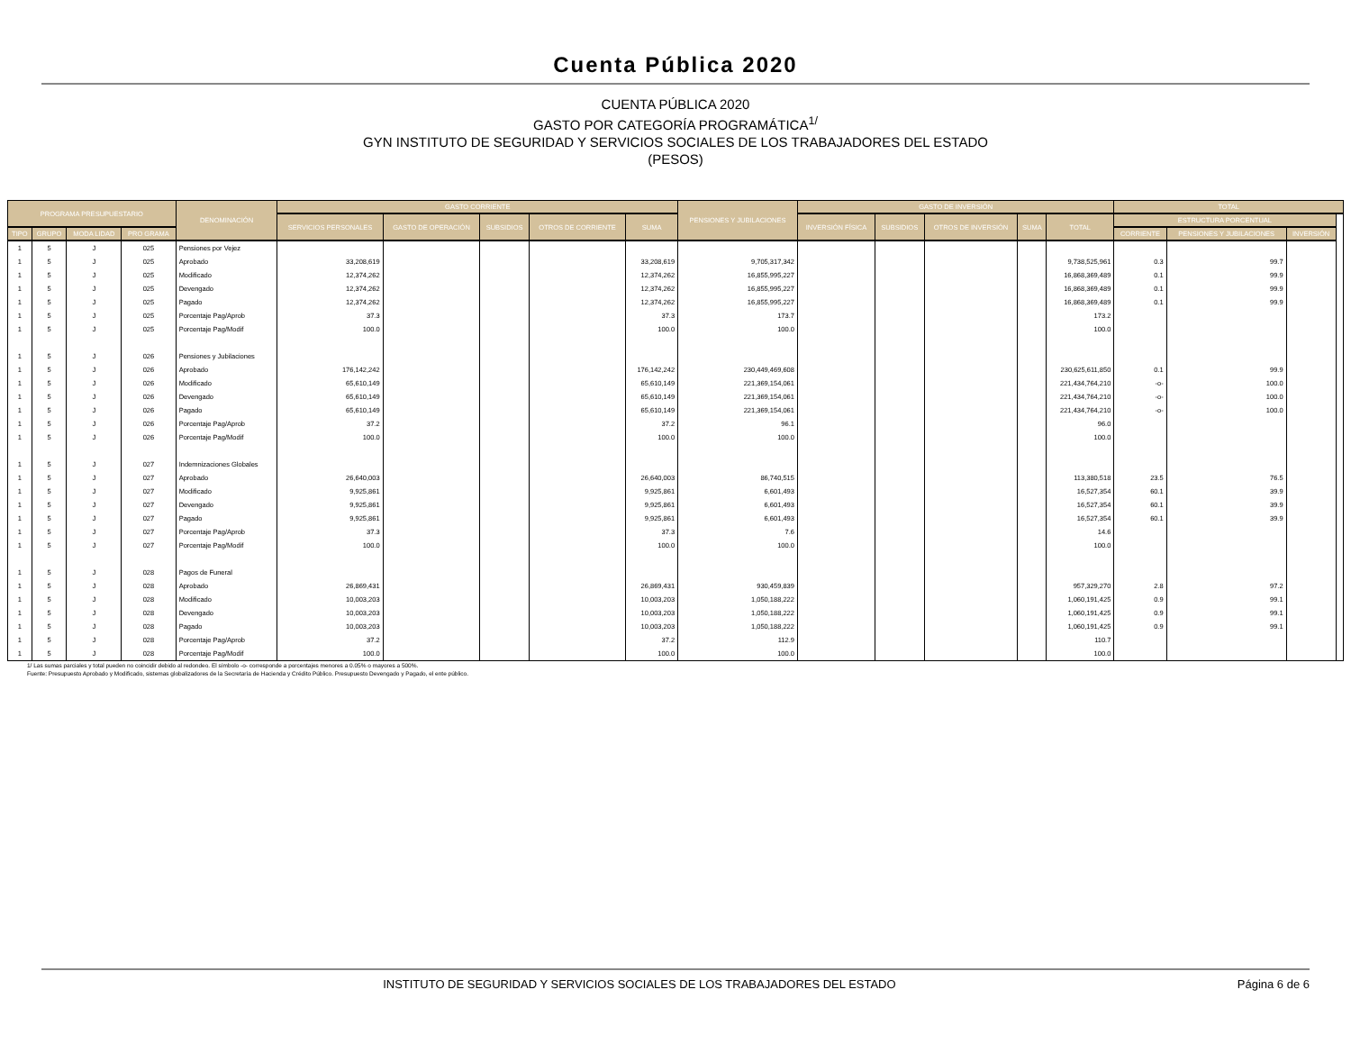Cuenta Pública 2020
CUENTA PÚBLICA 2020
GASTO POR CATEGORÍA PROGRAMÁTICA<sup>1/</sup>
GYN INSTITUTO DE SEGURIDAD Y SERVICIOS SOCIALES DE LOS TRABAJADORES DEL ESTADO
(PESOS)
| PROGRAMA PRESUPUESTARIO | | | | DENOMINACIÓN | GASTO CORRIENTE | | | | | PENSIONES Y JUBILACIONES | GASTO DE INVERSIÓN | | | | | TOTAL | | | |
| --- | --- | --- | --- | --- | --- | --- | --- | --- | --- | --- | --- | --- | --- | --- | --- | --- | --- | --- | --- |
| | | | | | SERVICIOS PERSONALES | GASTO DE OPERACIÓN | SUBSIDIOS | OTROS DE CORRIENTE | SUMA | | INVERSIÓN FÍSICA | SUBSIDIOS | OTROS DE INVERSIÓN | SUMA | TOTAL | ESTRUCTURA PORCENTUAL | | | |
| TIPO | GRUPO | MODA LIDAD | PRO GRAMA | | | | | | | | | | | | | CORRIENTE | PENSIONES Y JUBILACIONES | INVERSIÓN | |
| 1 | 5 | J | 025 | Pensiones por Vejez | | | | | | | | | | | | | | | |
| 1 | 5 | J | 025 | Aprobado | 33,208,619 | | | | 33,208,619 | 9,705,317,342 | | | | | 9,738,525,961 | 0.3 | 99.7 | | |
| 1 | 5 | J | 025 | Modificado | 12,374,262 | | | | 12,374,262 | 16,855,995,227 | | | | | 16,868,369,489 | 0.1 | 99.9 | | |
| 1 | 5 | J | 025 | Devengado | 12,374,262 | | | | 12,374,262 | 16,855,995,227 | | | | | 16,868,369,489 | 0.1 | 99.9 | | |
| 1 | 5 | J | 025 | Pagado | 12,374,262 | | | | 12,374,262 | 16,855,995,227 | | | | | 16,868,369,489 | 0.1 | 99.9 | | |
| 1 | 5 | J | 025 | Porcentaje Pag/Aprob | 37.3 | | | | 37.3 | 173.7 | | | | | 173.2 | | | | |
| 1 | 5 | J | 025 | Porcentaje Pag/Modif | 100.0 | | | | 100.0 | 100.0 | | | | | 100.0 | | | | |
| 1 | 5 | J | 026 | Pensiones y Jubilaciones | | | | | | | | | | | | | | | |
| 1 | 5 | J | 026 | Aprobado | 176,142,242 | | | | 176,142,242 | 230,449,469,608 | | | | | 230,625,611,850 | 0.1 | 99.9 | | |
| 1 | 5 | J | 026 | Modificado | 65,610,149 | | | | 65,610,149 | 221,369,154,061 | | | | | 221,434,764,210 | -o- | 100.0 | | |
| 1 | 5 | J | 026 | Devengado | 65,610,149 | | | | 65,610,149 | 221,369,154,061 | | | | | 221,434,764,210 | -o- | 100.0 | | |
| 1 | 5 | J | 026 | Pagado | 65,610,149 | | | | 65,610,149 | 221,369,154,061 | | | | | 221,434,764,210 | -o- | 100.0 | | |
| 1 | 5 | J | 026 | Porcentaje Pag/Aprob | 37.2 | | | | 37.2 | 96.1 | | | | | 96.0 | | | | |
| 1 | 5 | J | 026 | Porcentaje Pag/Modif | 100.0 | | | | 100.0 | 100.0 | | | | | 100.0 | | | | |
| 1 | 5 | J | 027 | Indemnizaciones Globales | | | | | | | | | | | | | | | |
| 1 | 5 | J | 027 | Aprobado | 26,640,003 | | | | 26,640,003 | 86,740,515 | | | | | 113,380,518 | 23.5 | 76.5 | | |
| 1 | 5 | J | 027 | Modificado | 9,925,861 | | | | 9,925,861 | 6,601,493 | | | | | 16,527,354 | 60.1 | 39.9 | | |
| 1 | 5 | J | 027 | Devengado | 9,925,861 | | | | 9,925,861 | 6,601,493 | | | | | 16,527,354 | 60.1 | 39.9 | | |
| 1 | 5 | J | 027 | Pagado | 9,925,861 | | | | 9,925,861 | 6,601,493 | | | | | 16,527,354 | 60.1 | 39.9 | | |
| 1 | 5 | J | 027 | Porcentaje Pag/Aprob | 37.3 | | | | 37.3 | 7.6 | | | | | 14.6 | | | | |
| 1 | 5 | J | 027 | Porcentaje Pag/Modif | 100.0 | | | | 100.0 | 100.0 | | | | | 100.0 | | | | |
| 1 | 5 | J | 028 | Pagos de Funeral | | | | | | | | | | | | | | | |
| 1 | 5 | J | 028 | Aprobado | 26,869,431 | | | | 26,869,431 | 930,459,839 | | | | | 957,329,270 | 2.8 | 97.2 | | |
| 1 | 5 | J | 028 | Modificado | 10,003,203 | | | | 10,003,203 | 1,050,188,222 | | | | | 1,060,191,425 | 0.9 | 99.1 | | |
| 1 | 5 | J | 028 | Devengado | 10,003,203 | | | | 10,003,203 | 1,050,188,222 | | | | | 1,060,191,425 | 0.9 | 99.1 | | |
| 1 | 5 | J | 028 | Pagado | 10,003,203 | | | | 10,003,203 | 1,050,188,222 | | | | | 1,060,191,425 | 0.9 | 99.1 | | |
| 1 | 5 | J | 028 | Porcentaje Pag/Aprob | 37.2 | | | | 37.2 | 112.9 | | | | | 110.7 | | | | |
| 1 | 5 | J | 028 | Porcentaje Pag/Modif | 100.0 | | | | 100.0 | 100.0 | | | | | 100.0 | | | | |
1/ Las sumas parciales y total pueden no coincidir debido al redondeo. El símbolo -o- corresponde a porcentajes menores a 0.05% o mayores a 500%.
Fuente: Presupuesto Aprobado y Modificado, sistemas globalizadores de la Secretaría de Hacienda y Crédito Público. Presupuesto Devengado y Pagado, el ente público.
INSTITUTO DE SEGURIDAD Y SERVICIOS SOCIALES DE LOS TRABAJADORES DEL ESTADO Página 6 de 6